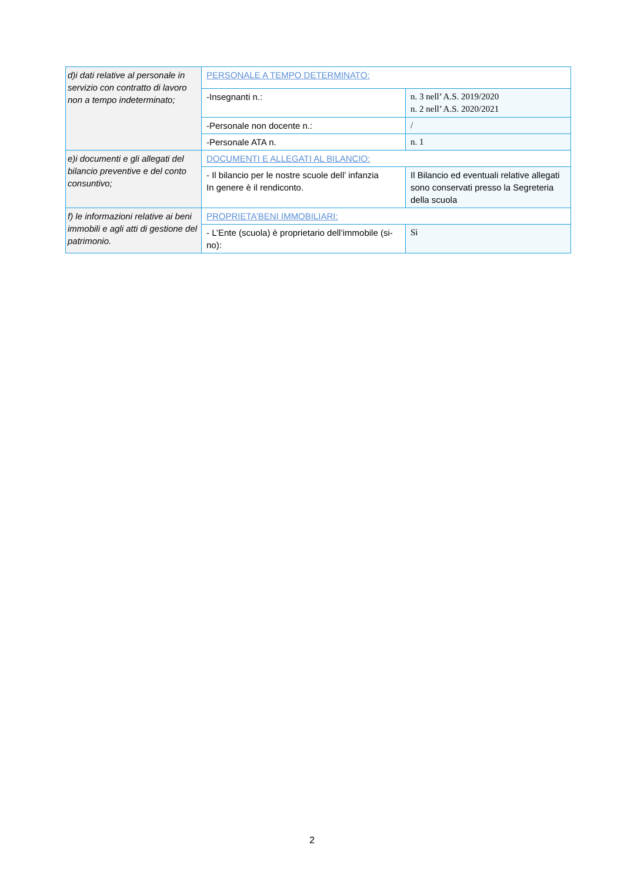| d)i dati relative al personale in servizio con contratto di lavoro non a tempo indeterminato; | PERSONALE A TEMPO DETERMINATO: | |
| | -Insegnanti n.: | n. 3 nell’ A.S. 2019/2020 n. 2 nell’ A.S. 2020/2021 |
| | -Personale non docente n.: | / |
| | -Personale ATA n. | n. 1 |
| e)i documenti e gli allegati del bilancio preventive e del conto consuntivo; | DOCUMENTI E ALLEGATI AL BILANCIO: | |
| | - Il bilancio per le nostre scuole dell’ infanzia In genere è il rendiconto. | Il Bilancio ed eventuali relative allegati sono conservati presso la Segreteria della scuola |
| f) le informazioni relative ai beni immobili e agli atti di gestione del patrimonio. | PROPRIETA’BENI IMMOBILIARI: | |
| | - L’Ente (scuola) è proprietario dell’immobile (si-no): | Sì |
2